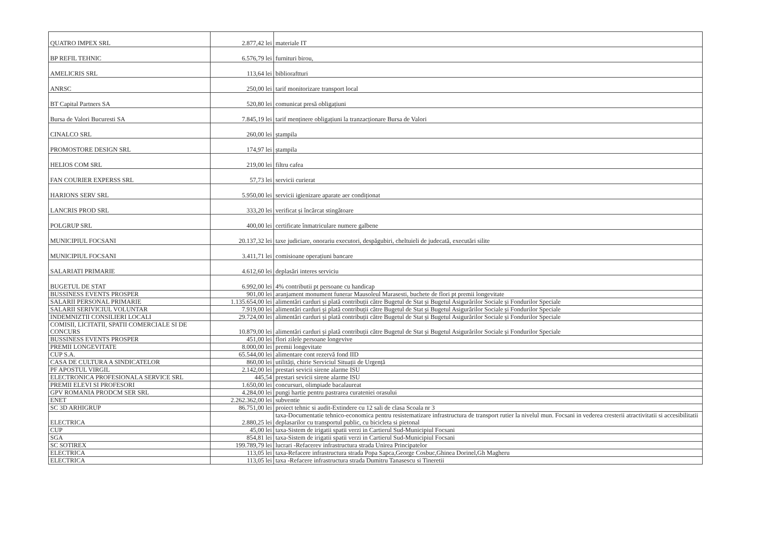| QUATRO IMPEX SRL | 2.877,42 lei | materiale IT |
| BP REFIL TEHNIC | 6.576,79 lei | furnituri birou, |
| AMELICRIS SRL | 113,64 lei | biblioraftturi |
| ANRSC | 250,00 lei | tarif monitorizare transport local |
| BT Capital Partners SA | 520,80 lei | comunicat presă obligațiuni |
| Bursa de Valori Bucuresti SA | 7.845,19 lei | tarif menținere obligațiuni la tranzacționare Bursa de Valori |
| CINALCO SRL | 260,00 lei | ștampila |
| PROMOSTORE DESIGN SRL | 174,97 lei | ștampila |
| HELIOS COM SRL | 219,00 lei | filtru cafea |
| FAN COURIER EXPERSS SRL | 57,73 lei | servicii curierat |
| HARIONS SERV SRL | 5.950,00 lei | servicii igienizare aparate aer condiționat |
| LANCRIS PROD SRL | 333,20 lei | verificat și încărcat stingătoare |
| POLGRUP SRL | 400,00 lei | certificate înmatriculare numere galbene |
| MUNICIPIUL FOCSANI | 20.137,32 lei | taxe judiciare, onorariu executori, despăgubiri, cheltuieli de judecată, executări silite |
| MUNICIPIUL FOCSANI | 3.411,71 lei | comisioane operațiuni bancare |
| SALARIATI PRIMARIE | 4.612,60 lei | deplasări interes serviciu |
| BUGETUL DE STAT | 6.992,00 lei | 4% contributii pt persoane cu handicap |
| BUSSINESS EVENTS PROSPER | 901,00 lei | aranjament monument funerar Mausoleul Marasesti, buchete de flori pt premii longevitate |
| SALARII PERSONAL PRIMARIE | 1.135.654,00 lei | alimentări carduri și plată contribuții către Bugetul de Stat și Bugetul Asigurărilor Sociale și Fondurilor Speciale |
| SALARII SERIVICIUL VOLUNTAR | 7.919,00 lei | alimentări carduri și plată contribuții către Bugetul de Stat și Bugetul Asigurărilor Sociale și Fondurilor Speciale |
| INDEMNIZTII CONSILIERI LOCALI | 29.724,00 lei | alimentări carduri și plată contribuții către Bugetul de Stat și Bugetul Asigurărilor Sociale și Fondurilor Speciale |
| COMISII, LICITATII, SPATII COMERCIALE SI DE CONCURS | 10.879,00 lei | alimentări carduri și plată contribuții către Bugetul de Stat și Bugetul Asigurărilor Sociale și Fondurilor Speciale |
| BUSSINESS EVENTS PROSPER | 451,00 lei | flori zilele persoane longevive |
| PREMII LONGEVITATE | 8.000,00 lei | premii longevitate |
| CUP S.A. | 65.544,00 lei | alimentare cont rezervă fond IID |
| CASA DE CULTURA A SINDICATELOR | 860,00 lei | utilități, chirie Serviciul Situații de Urgență |
| PF APOSTUL VIRGIL | 2.142,00 lei | prestari sevicii sirene alarme ISU |
| ELECTRONICA PROFESIONALA SERVICE SRL | 445,54 | prestari sevicii sirene alarme ISU |
| PREMII ELEVI SI PROFESORI | 1.650,00 lei | concursuri, olimpiade bacalaureat |
| GPV ROMANIA PRODCM SER SRL | 4.284,00 lei | pungi hartie pentru pastrarea curateniei orasului |
| ENET | 2.262.362,00 lei | subventie |
| SC 3D ARHIGRUP | 86.751,00 lei | proiect tehnic si audit-Extindere cu 12 sali de clasa Scoala nr 3 |
| ELECTRICA | 2.880,25 lei | taxa-Documentatie tehnico-economica pentru resistematizare infrastructura de transport rutier la nivelul mun. Focsani in vederea cresterii atractivitatii si accesibilitatii deplasarilor cu transportul public, cu bicicleta si pietonal |
| CUP | 45,00 lei | taxa-Sistem de irigatii spatii verzi in Cartierul Sud-Municipiul Focsani |
| SGA | 854,81 lei | taxa-Sistem de irigatii spatii verzi in Cartierul Sud-Municipiul Focsani |
| SC SOTIREX | 199.789,79 lei | lucrari -Refacerev infrastructura strada Unirea Principatelor |
| ELECTRICA | 113,05 lei | taxa-Refacere infrastructura strada Popa Sapca,George Cosbuc,Ghinea Dorinel,Gh Magheru |
| ELECTRICA | 113,05 lei | taxa -Refacere infrastructura strada Dumitru Tanasescu si Tineretii |